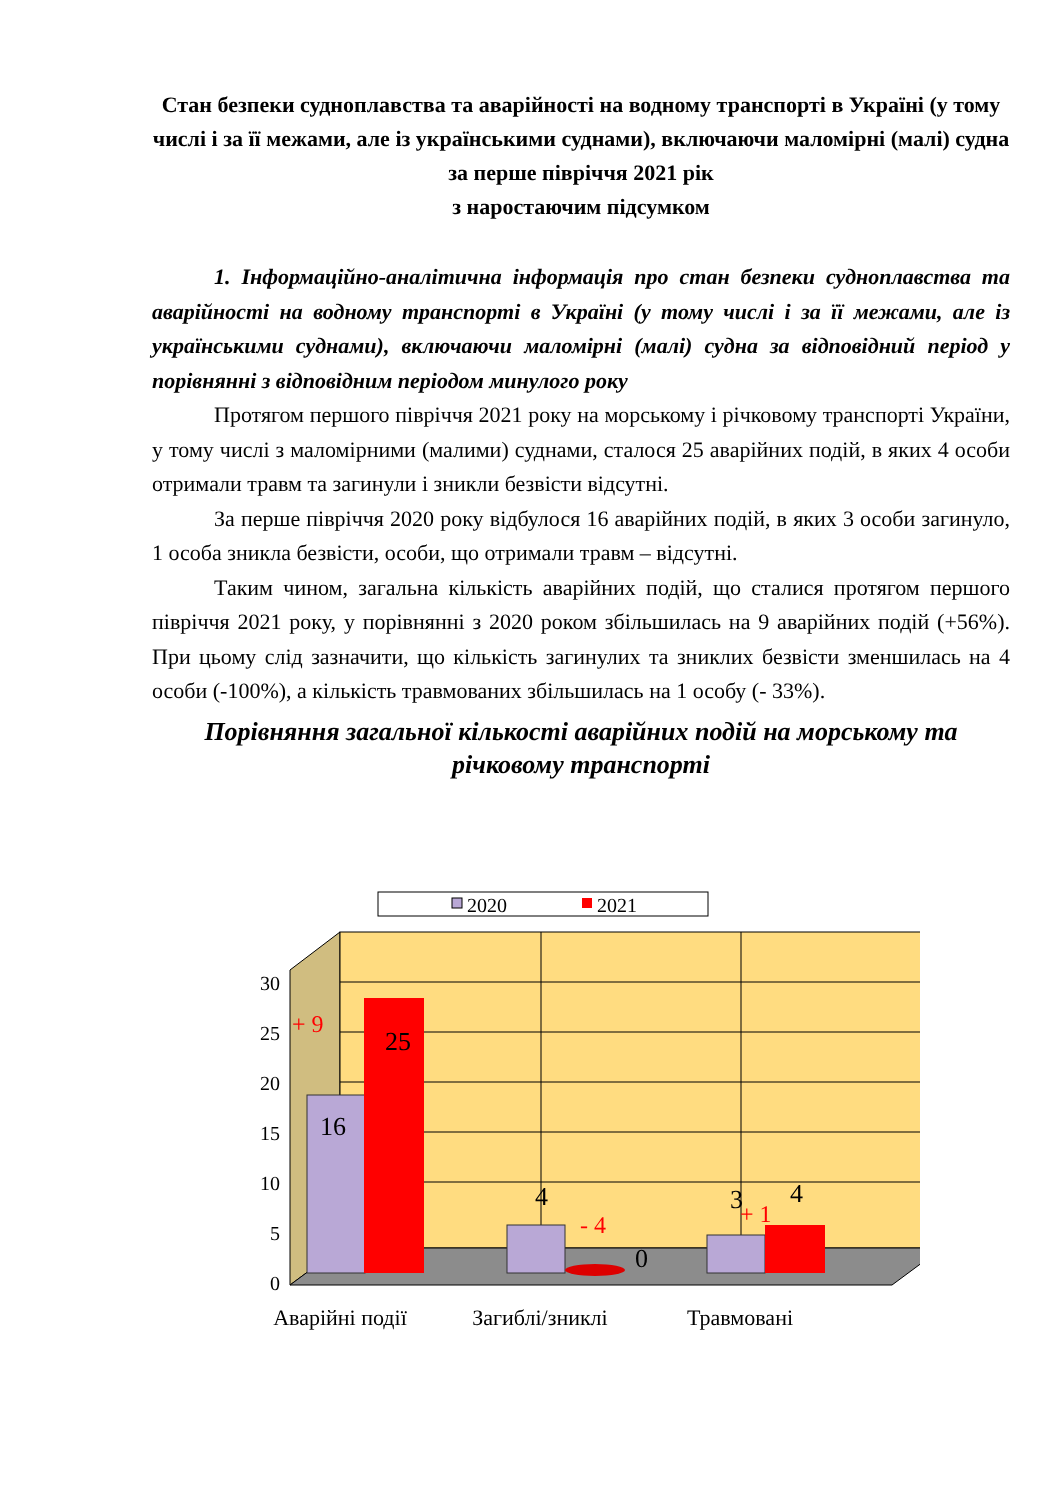Стан безпеки судноплавства та аварійності на водному транспорті в Україні (у тому числі і за її межами, але із українськими суднами), включаючи маломірні (малі) судна за перше півріччя 2021 рік
з наростаючим підсумком
1. Інформаційно-аналітична інформація про стан безпеки судноплавства та аварійності на водному транспорті в Україні (у тому числі і за її межами, але із українськими суднами), включаючи маломірні (малі) судна за відповідний період у порівнянні з відповідним періодом минулого року
Протягом першого півріччя 2021 року на морському і річковому транспорті України, у тому числі з маломірними (малими) суднами, сталося 25 аварійних подій, в яких 4 особи отримали травм та загинули і зникли безвісти відсутні.
За перше півріччя 2020 року відбулося 16 аварійних подій, в яких 3 особи загинуло, 1 особа зникла безвісти, особи, що отримали травм – відсутні.
Таким чином, загальна кількість аварійних подій, що сталися протягом першого півріччя 2021 року, у порівнянні з 2020 роком збільшилась на 9 аварійних подій (+56%). При цьому слід зазначити, що кількість загинулих та зниклих безвісти зменшилась на 4 особи (-100%), а кількість травмованих збільшилась на 1 особу (- 33%).
Порівняння загальної кількості аварійних подій на морському та річковому транспорті
2020
2021
0
5
10
15
20
25
30
16
25
4
0
3
4
+ 9
- 4
+ 1
Аварійні події
Загиблі/зниклі
Травмовані